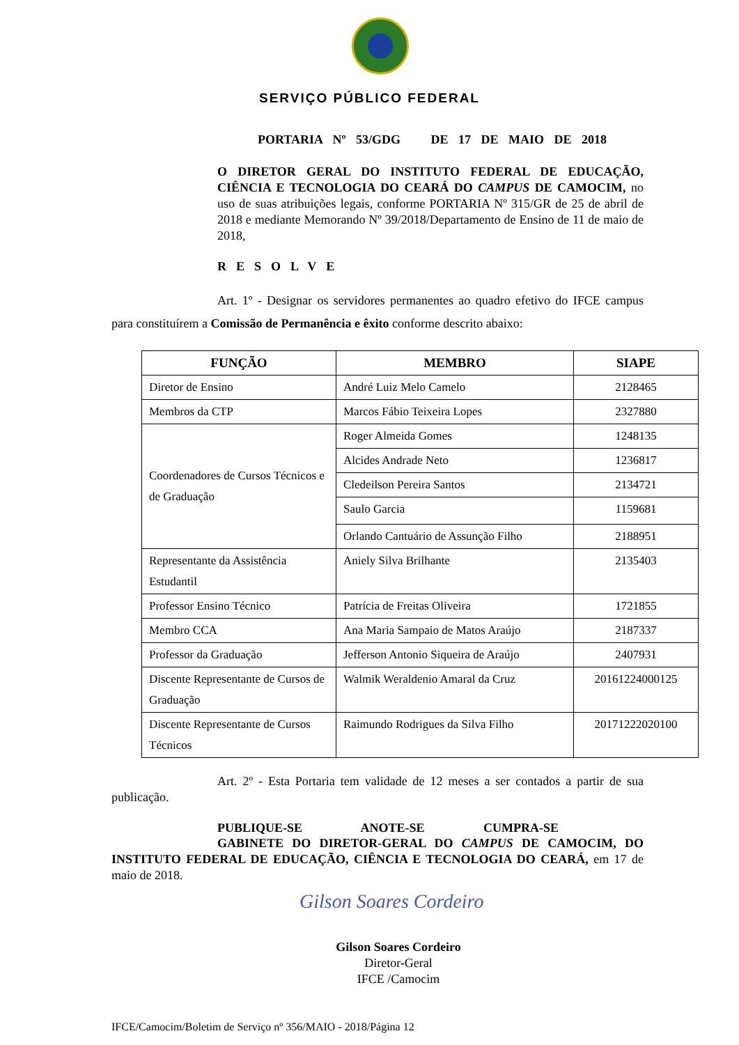SERVIÇO PÚBLICO FEDERAL
PORTARIA Nº 53/GDG DE 17 DE MAIO DE 2018
O DIRETOR GERAL DO INSTITUTO FEDERAL DE EDUCAÇÃO, CIÊNCIA E TECNOLOGIA DO CEARÁ DO CAMPUS DE CAMOCIM, no uso de suas atribuições legais, conforme PORTARIA Nº 315/GR de 25 de abril de 2018 e mediante Memorando Nº 39/2018/Departamento de Ensino de 11 de maio de 2018,
RESOLVE
Art. 1º - Designar os servidores permanentes ao quadro efetivo do IFCE campus para constituírem a Comissão de Permanência e êxito conforme descrito abaixo:
| FUNÇÃO | MEMBRO | SIAPE |
| --- | --- | --- |
| Diretor de Ensino | André Luiz Melo Camelo | 2128465 |
| Membros da CTP | Marcos Fábio Teixeira Lopes | 2327880 |
| Coordenadores de Cursos Técnicos e de Graduação | Roger Almeida Gomes | 1248135 |
| | Alcides Andrade Neto | 1236817 |
| | Cledeilson Pereira Santos | 2134721 |
| | Saulo Garcia | 1159681 |
| | Orlando Cantuário de Assunção Filho | 2188951 |
| Representante da Assistência Estudantil | Aniely Silva Brilhante | 2135403 |
| Professor Ensino Técnico | Patrícia de Freitas Oliveira | 1721855 |
| Membro CCA | Ana Maria Sampaio de Matos Araújo | 2187337 |
| Professor da Graduação | Jefferson Antonio Siqueira de Araújo | 2407931 |
| Discente Representante de Cursos de Graduação | Walmik Weraldenio Amaral da Cruz | 20161224000125 |
| Discente Representante de Cursos Técnicos | Raimundo Rodrigues da Silva Filho | 20171222020100 |
Art. 2º - Esta Portaria tem validade de 12 meses a ser contados a partir de sua publicação.
PUBLIQUE-SE ANOTE-SE CUMPRA-SE
GABINETE DO DIRETOR-GERAL DO CAMPUS DE CAMOCIM, DO INSTITUTO FEDERAL DE EDUCAÇÃO, CIÊNCIA E TECNOLOGIA DO CEARÁ, em 17 de maio de 2018.
Gilson Soares Cordeiro
Gilson Soares Cordeiro
Diretor-Geral
IFCE /Camocim
IFCE/Camocim/Boletim de Serviço nº 356/MAIO - 2018/Página 12